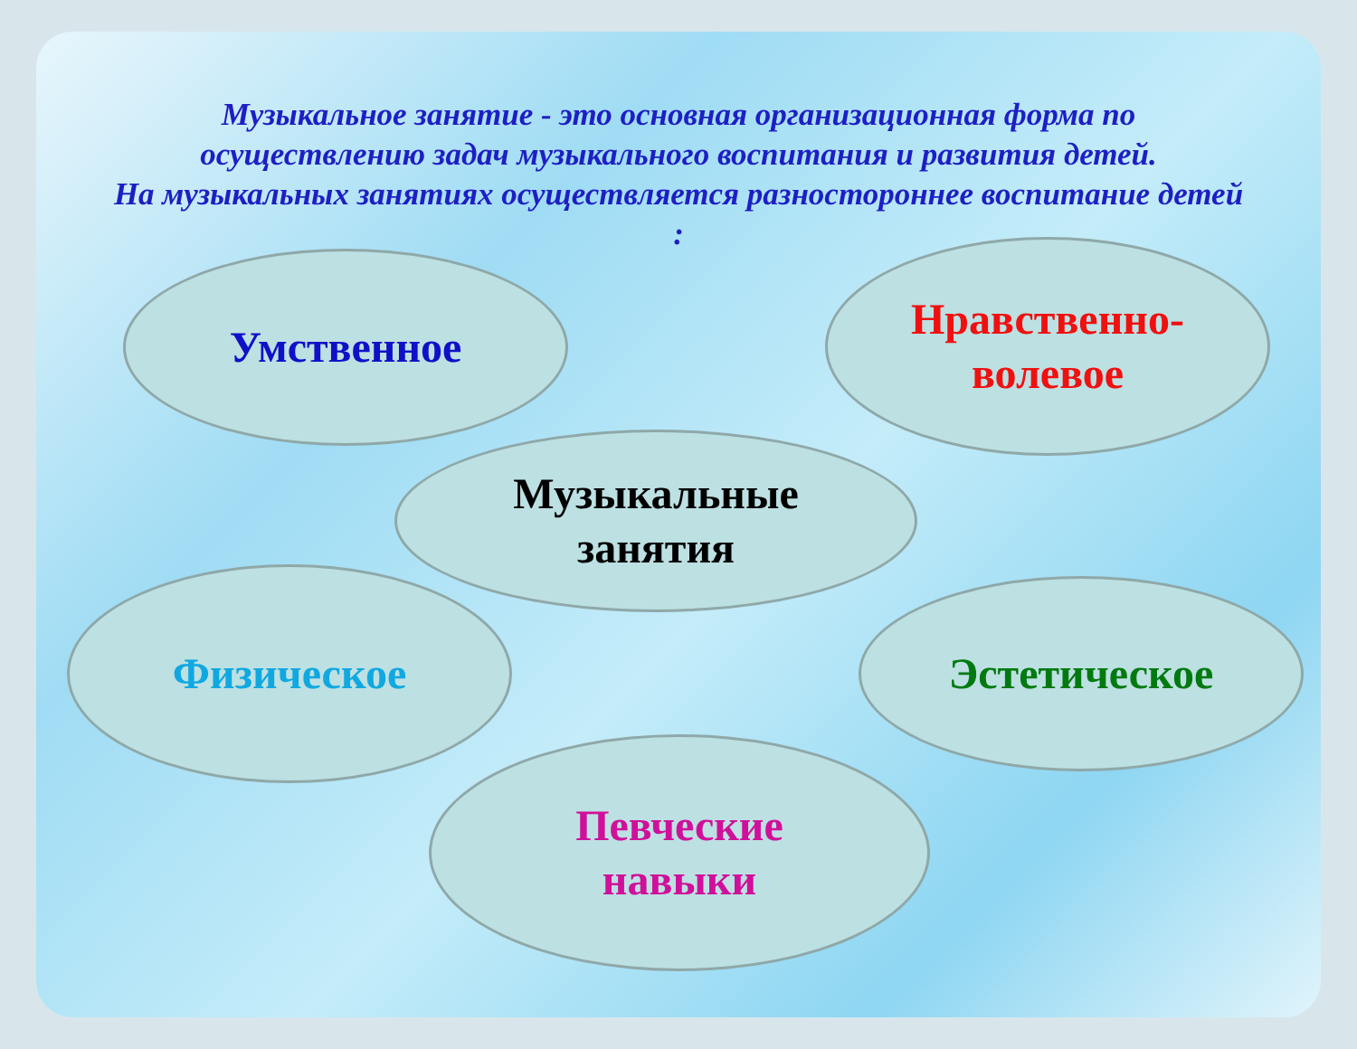Музыкальное занятие - это основная организационная форма по осуществлению задач музыкального воспитания и развития детей.
На музыкальных занятиях осуществляется разностороннее воспитание детей :
Умственное
Нравственно-
волевое
Музыкальные
занятия
Физическое Эстетическое
Певческие
навыки